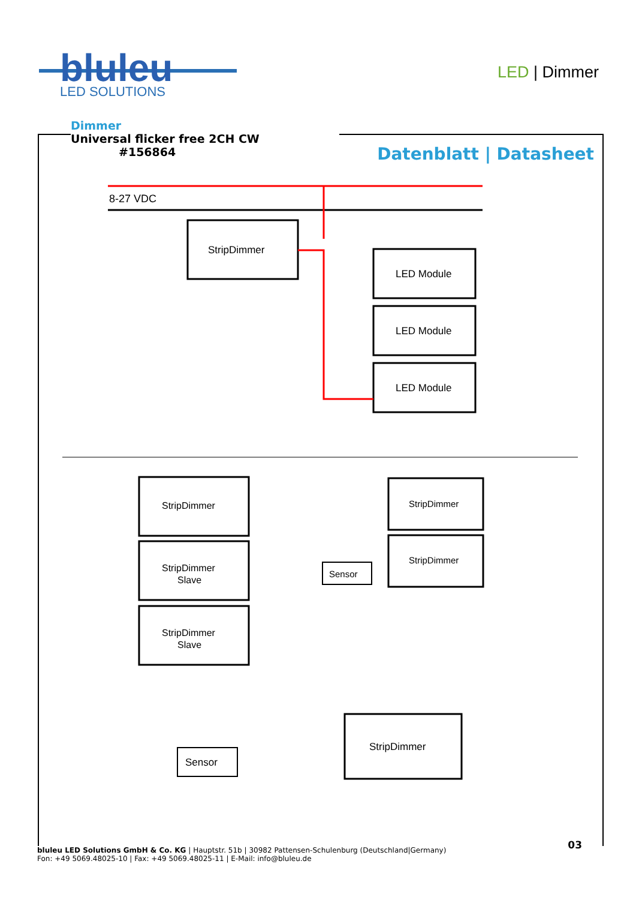bluleu
LED SOLUTIONS
LED | Dimmer
Dimmer
Universal flicker free 2CH CW #156864
Datenblatt | Datasheet
8-27 VDC
StripDimmer
LED Module
LED Module
LED Module
StripDimmer
StripDimmer
Slave
StripDimmer
Slave
StripDimmer
StripDimmer
Sensor
StripDimmer
Sensor
bluleu LED Solutions GmbH & Co. KG | Hauptstr. 51b | 30982 Pattensen-Schulenburg (Deutschland|Germany)
Fon: +49 5069.48025-10 | Fax: +49 5069.48025-11 | E-Mail: info@bluleu.de
03